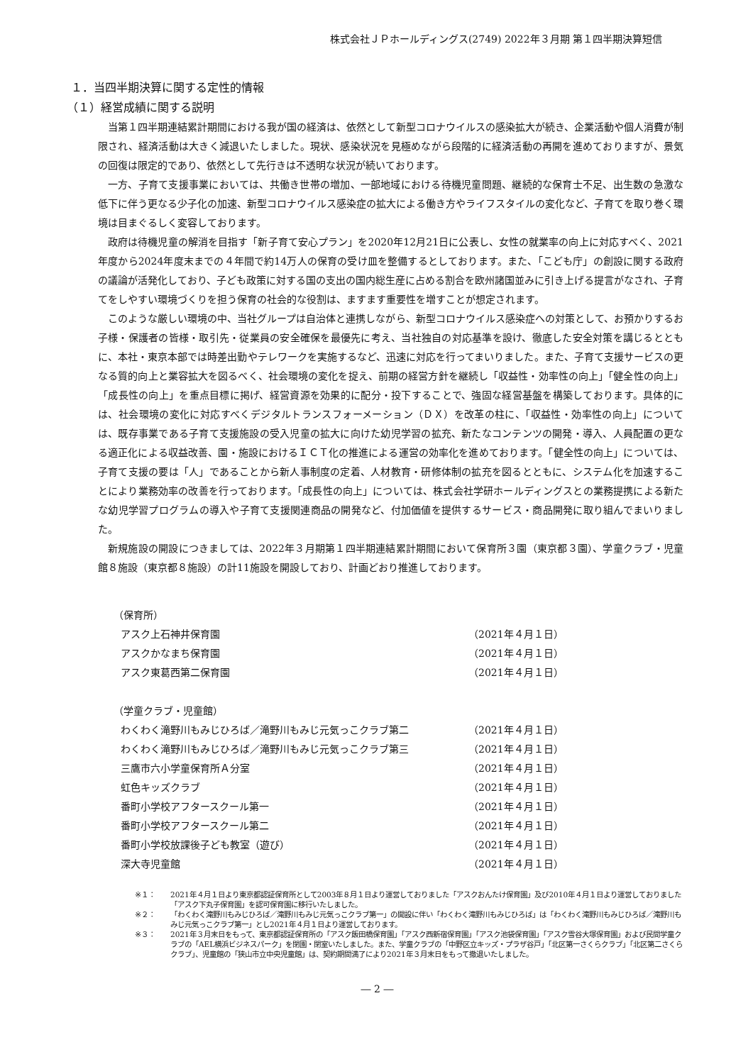株式会社ＪＰホールディングス(2749) 2022年３月期 第１四半期決算短信
１．当四半期決算に関する定性的情報
（１）経営成績に関する説明
当第１四半期連結累計期間における我が国の経済は、依然として新型コロナウイルスの感染拡大が続き、企業活動や個人消費が制限され、経済活動は大きく減退いたしました。現状、感染状況を見極めながら段階的に経済活動の再開を進めておりますが、景気の回復は限定的であり、依然として先行きは不透明な状況が続いております。
一方、子育て支援事業においては、共働き世帯の増加、一部地域における待機児童問題、継続的な保育士不足、出生数の急激な低下に伴う更なる少子化の加速、新型コロナウイルス感染症の拡大による働き方やライフスタイルの変化など、子育てを取り巻く環境は目まぐるしく変容しております。
政府は待機児童の解消を目指す「新子育て安心プラン」を2020年12月21日に公表し、女性の就業率の向上に対応すべく、2021年度から2024年度末までの４年間で約14万人の保育の受け皿を整備するとしております。また、「こども庁」の創設に関する政府の議論が活発化しており、子ども政策に対する国の支出の国内総生産に占める割合を欧州諸国並みに引き上げる提言がなされ、子育てをしやすい環境づくりを担う保育の社会的な役割は、ますます重要性を増すことが想定されます。
このような厳しい環境の中、当社グループは自治体と連携しながら、新型コロナウイルス感染症への対策として、お預かりするお子様・保護者の皆様・取引先・従業員の安全確保を最優先に考え、当社独自の対応基準を設け、徹底した安全対策を講じるとともに、本社・東京本部では時差出勤やテレワークを実施するなど、迅速に対応を行ってまいりました。また、子育て支援サービスの更なる質的向上と業容拡大を図るべく、社会環境の変化を捉え、前期の経営方針を継続し「収益性・効率性の向上」「健全性の向上」「成長性の向上」を重点目標に掲げ、経営資源を効果的に配分・投下することで、強固な経営基盤を構築しております。具体的には、社会環境の変化に対応すべくデジタルトランスフォーメーション（ＤＸ）を改革の柱に、「収益性・効率性の向上」については、既存事業である子育て支援施設の受入児童の拡大に向けた幼児学習の拡充、新たなコンテンツの開発・導入、人員配置の更なる適正化による収益改善、園・施設におけるＩＣＴ化の推進による運営の効率化を進めております。「健全性の向上」については、子育て支援の要は「人」であることから新人事制度の定着、人材教育・研修体制の拡充を図るとともに、システム化を加速することにより業務効率の改善を行っております。「成長性の向上」については、株式会社学研ホールディングスとの業務提携による新たな幼児学習プログラムの導入や子育て支援関連商品の開発など、付加価値を提供するサービス・商品開発に取り組んでまいりました。
新規施設の開設につきましては、2022年３月期第１四半期連結累計期間において保育所３園（東京都３園）、学童クラブ・児童館８施設（東京都８施設）の計11施設を開設しており、計画どおり推進しております。
（保育所）
アスク上石神井保育園 （2021年４月１日）
アスクかなまち保育園 （2021年４月１日）
アスク東葛西第二保育園 （2021年４月１日）
（学童クラブ・児童館）
わくわく滝野川もみじひろば／滝野川もみじ元気っこクラブ第二 （2021年４月１日）
わくわく滝野川もみじひろば／滝野川もみじ元気っこクラブ第三 （2021年４月１日）
三鷹市六小学童保育所Ａ分室 （2021年４月１日）
虹色キッズクラブ （2021年４月１日）
番町小学校アフタースクール第一 （2021年４月１日）
番町小学校アフタースクール第二 （2021年４月１日）
番町小学校放課後子ども教室（遊び） （2021年４月１日）
深大寺児童館 （2021年４月１日）
※１： 2021年４月１日より東京都認証保育所として2003年８月１日より運営しておりました「アスクおんたけ保育園」及び2010年４月１日より運営しておりました「アスク下丸子保育園」を認可保育園に移行いたしました。
※２： 「わくわく滝野川もみじひろば／滝野川もみじ元気っこクラブ第一」の開設に伴い「わくわく滝野川もみじひろば」は「わくわく滝野川もみじひろば／滝野川もみじ元気っこクラブ第一」とし2021年４月１日より運営しております。
※３： 2021年３月末日をもって、東京都認証保育所の「アスク飯田橋保育園」「アスク西新宿保育園」「アスク池袋保育園」「アスク雪谷大塚保育園」および民間学童クラブの「AEL横浜ビジネスパーク」を閉園・閉室いたしました。また、学童クラブの「中野区立キッズ・プラザ谷戸」「北区第一さくらクラブ」「北区第二さくらクラブ」、児童館の「狭山市立中央児童館」は、契約期間満了により2021年３月末日をもって撤退いたしました。
― 2 ―